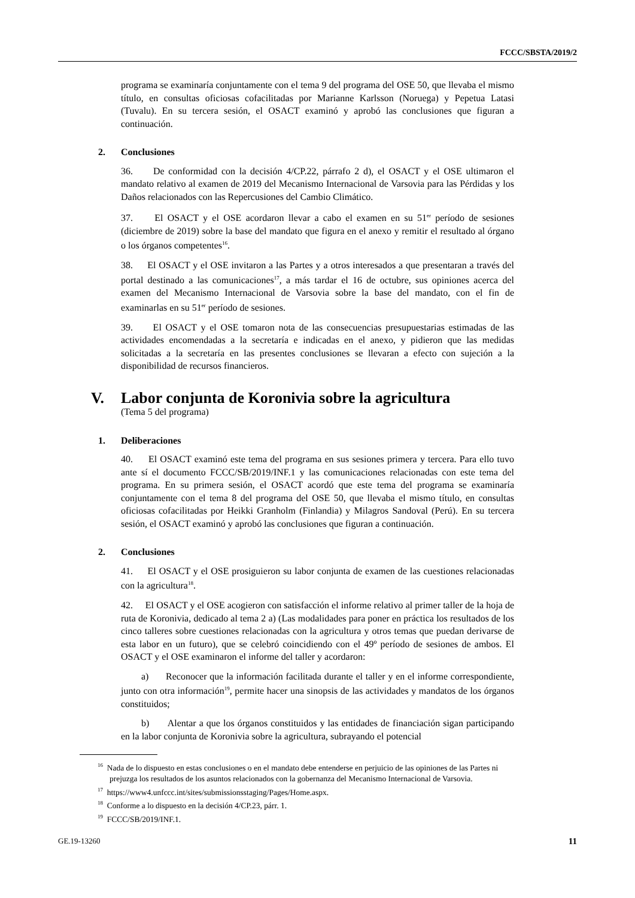FCCC/SBSTA/2019/2
programa se examinaría conjuntamente con el tema 9 del programa del OSE 50, que llevaba el mismo título, en consultas oficiosas cofacilitadas por Marianne Karlsson (Noruega) y Pepetua Latasi (Tuvalu). En su tercera sesión, el OSACT examinó y aprobó las conclusiones que figuran a continuación.
2. Conclusiones
36. De conformidad con la decisión 4/CP.22, párrafo 2 d), el OSACT y el OSE ultimaron el mandato relativo al examen de 2019 del Mecanismo Internacional de Varsovia para las Pérdidas y los Daños relacionados con las Repercusiones del Cambio Climático.
37. El OSACT y el OSE acordaron llevar a cabo el examen en su 51<sup>er</sup> período de sesiones (diciembre de 2019) sobre la base del mandato que figura en el anexo y remitir el resultado al órgano o los órganos competentes<sup>16</sup>.
38. El OSACT y el OSE invitaron a las Partes y a otros interesados a que presentaran a través del portal destinado a las comunicaciones<sup>17</sup>, a más tardar el 16 de octubre, sus opiniones acerca del examen del Mecanismo Internacional de Varsovia sobre la base del mandato, con el fin de examinarlas en su 51<sup>er</sup> período de sesiones.
39. El OSACT y el OSE tomaron nota de las consecuencias presupuestarias estimadas de las actividades encomendadas a la secretaría e indicadas en el anexo, y pidieron que las medidas solicitadas a la secretaría en las presentes conclusiones se llevaran a efecto con sujeción a la disponibilidad de recursos financieros.
V. Labor conjunta de Koronivia sobre la agricultura
(Tema 5 del programa)
1. Deliberaciones
40. El OSACT examinó este tema del programa en sus sesiones primera y tercera. Para ello tuvo ante sí el documento FCCC/SB/2019/INF.1 y las comunicaciones relacionadas con este tema del programa. En su primera sesión, el OSACT acordó que este tema del programa se examinaría conjuntamente con el tema 8 del programa del OSE 50, que llevaba el mismo título, en consultas oficiosas cofacilitadas por Heikki Granholm (Finlandia) y Milagros Sandoval (Perú). En su tercera sesión, el OSACT examinó y aprobó las conclusiones que figuran a continuación.
2. Conclusiones
41. El OSACT y el OSE prosiguieron su labor conjunta de examen de las cuestiones relacionadas con la agricultura<sup>18</sup>.
42. El OSACT y el OSE acogieron con satisfacción el informe relativo al primer taller de la hoja de ruta de Koronivia, dedicado al tema 2 a) (Las modalidades para poner en práctica los resultados de los cinco talleres sobre cuestiones relacionadas con la agricultura y otros temas que puedan derivarse de esta labor en un futuro), que se celebró coincidiendo con el 49º período de sesiones de ambos. El OSACT y el OSE examinaron el informe del taller y acordaron:
a) Reconocer que la información facilitada durante el taller y en el informe correspondiente, junto con otra información<sup>19</sup>, permite hacer una sinopsis de las actividades y mandatos de los órganos constituidos;
b) Alentar a que los órganos constituidos y las entidades de financiación sigan participando en la labor conjunta de Koronivia sobre la agricultura, subrayando el potencial
<sup>16</sup> Nada de lo dispuesto en estas conclusiones o en el mandato debe entenderse en perjuicio de las opiniones de las Partes ni prejuzga los resultados de los asuntos relacionados con la gobernanza del Mecanismo Internacional de Varsovia.
<sup>17</sup> https://www4.unfccc.int/sites/submissionsstaging/Pages/Home.aspx.
<sup>18</sup> Conforme a lo dispuesto en la decisión 4/CP.23, párr. 1.
<sup>19</sup> FCCC/SB/2019/INF.1.
GE.19-13260 11